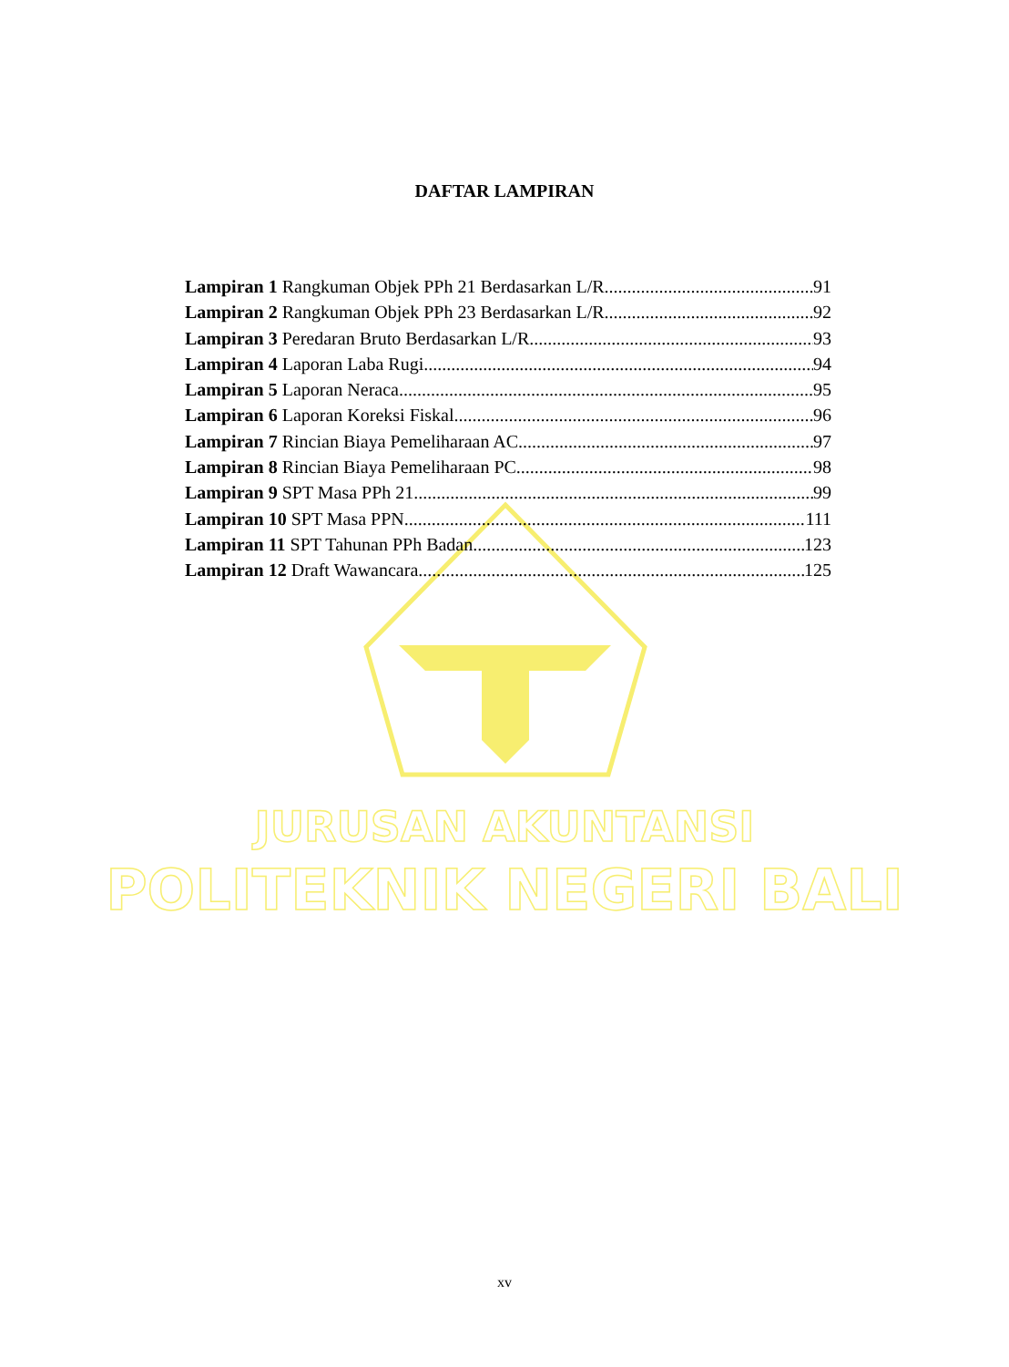DAFTAR LAMPIRAN
Lampiran 1 Rangkuman Objek PPh 21 Berdasarkan L/R 91
Lampiran 2 Rangkuman Objek PPh 23 Berdasarkan L/R 92
Lampiran 3 Peredaran Bruto Berdasarkan L/R 93
Lampiran 4 Laporan Laba Rugi 94
Lampiran 5 Laporan Neraca 95
Lampiran 6 Laporan Koreksi Fiskal 96
Lampiran 7 Rincian Biaya Pemeliharaan AC 97
Lampiran 8 Rincian Biaya Pemeliharaan PC 98
Lampiran 9 SPT Masa PPh 21 99
Lampiran 10 SPT Masa PPN 111
Lampiran 11 SPT Tahunan PPh Badan 123
Lampiran 12 Draft Wawancara 125
JURUSAN AKUNTANSI
POLITEKNIK NEGERI BALI
xv